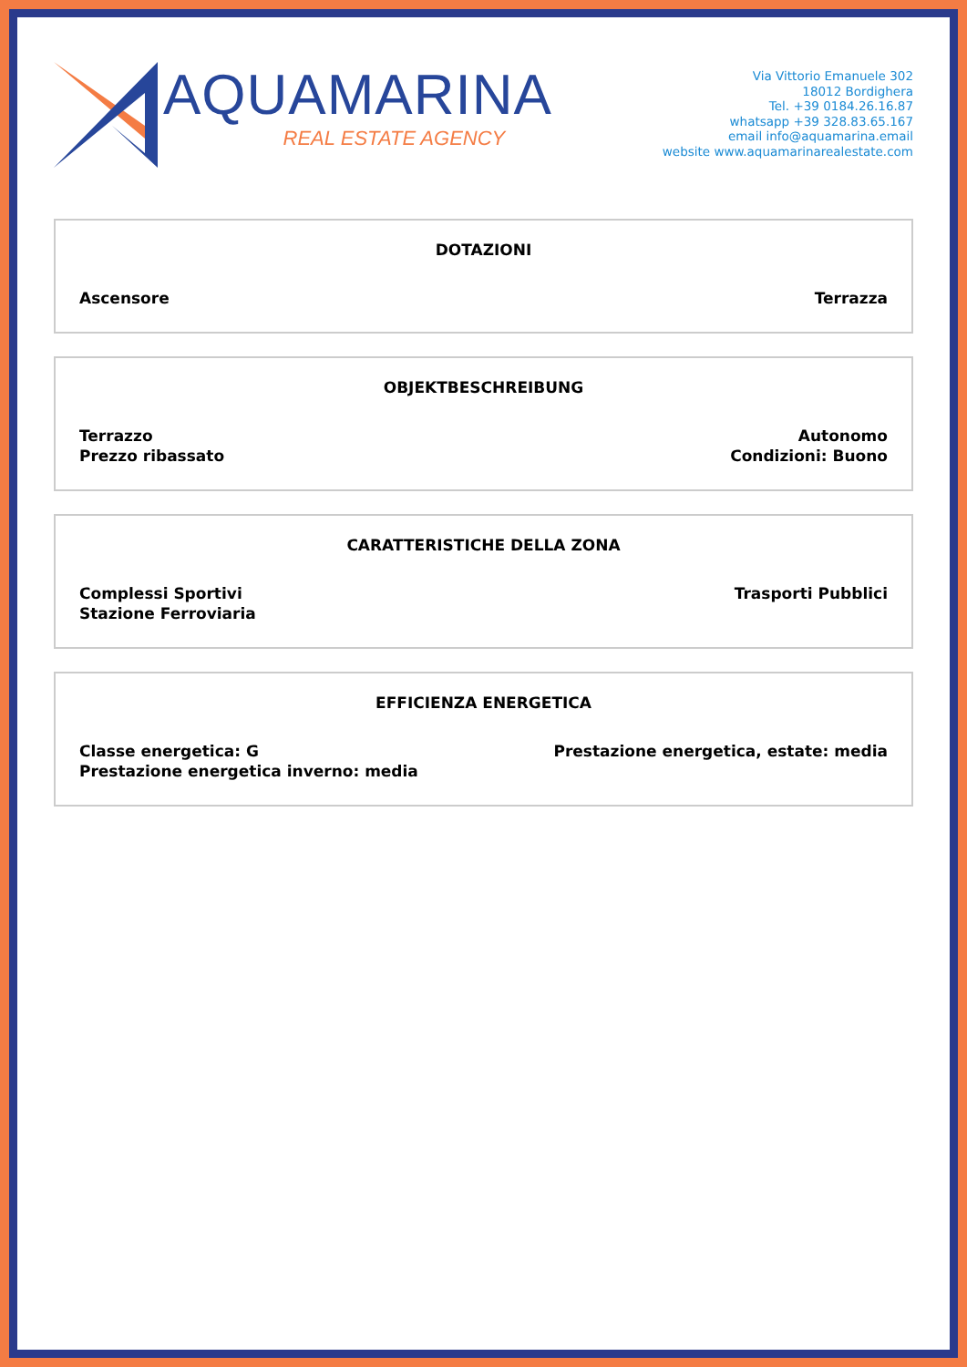AQUAMARINA
REAL ESTATE AGENCY
Via Vittorio Emanuele 302
18012 Bordighera
Tel. +39 0184.26.16.87
whatsapp +39 328.83.65.167
email info@aquamarina.email
website www.aquamarinarealestate.com
DOTAZIONI
Ascensore Terrazza
OBJEKTBESCHREIBUNG
Terrazzo
Prezzo ribassato
Autonomo
Condizioni: Buono
CARATTERISTICHE DELLA ZONA
Complessi Sportivi
Stazione Ferroviaria
Trasporti Pubblici
EFFICIENZA ENERGETICA
Classe energetica: G
Prestazione energetica inverno: media
Prestazione energetica, estate: media